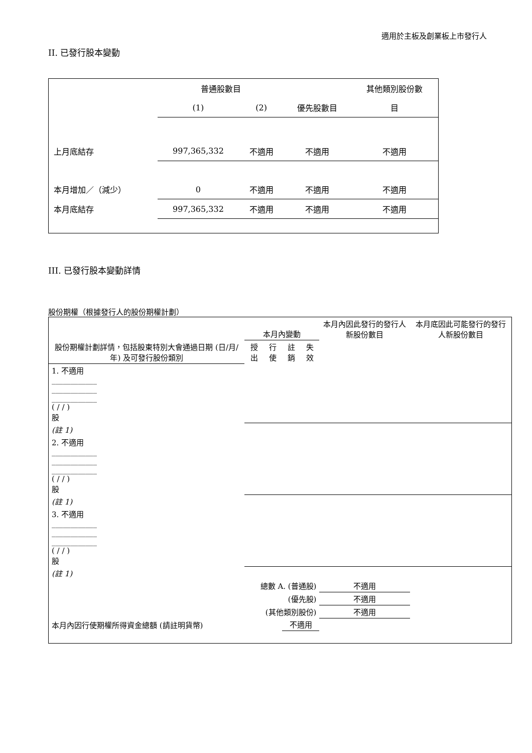適用於主板及創業板上市發行人
II. 已發行股本變動
| | 普通股數目 | | | 其他類別股份數 |
| | (1) | (2) | 優先股數目 | 目 |
| 上月底結存 | 997,365,332 | 不適用 | 不適用 | 不適用 |
| 本月增加／（減少） | 0 | 不適用 | 不適用 | 不適用 |
| 本月底結存 | 997,365,332 | 不適用 | 不適用 | 不適用 |
III. 已發行股本變動詳情
股份期權（根據發行人的股份期權計劃）
| 股份期權計劃詳情，包括股東特別大會通過日期 (日/月/年) 及可發行股份類別 | 本月內變動 | | | | 本月內因此發行的發行人新股份數目 | 本月底因此可能發行的發行人新股份數目 |
| | 授出 | 行使 | 註銷 | 失效 | | |
| 1. 不適用 ____________ ____________ ____________ ( / / ) 股 | | | | | | |
| (註 1) | | | | | | |
| 2. 不適用 ____________ ____________ ____________ ( / / ) 股 | | | | | | |
| (註 1) | | | | | | |
| 3. 不適用 ____________ ____________ ____________ ( / / ) 股 | | | | | | |
| (註 1) | | | | | | |
| 總數 A. (普通股) | | | | | 不適用 | |
| (優先股) | | | | | 不適用 | |
| (其他類別股份) | | | | | 不適用 | |
| 本月內因行使期權所得資金總額 (請註明貨幣) | | | 不適用 | | | |